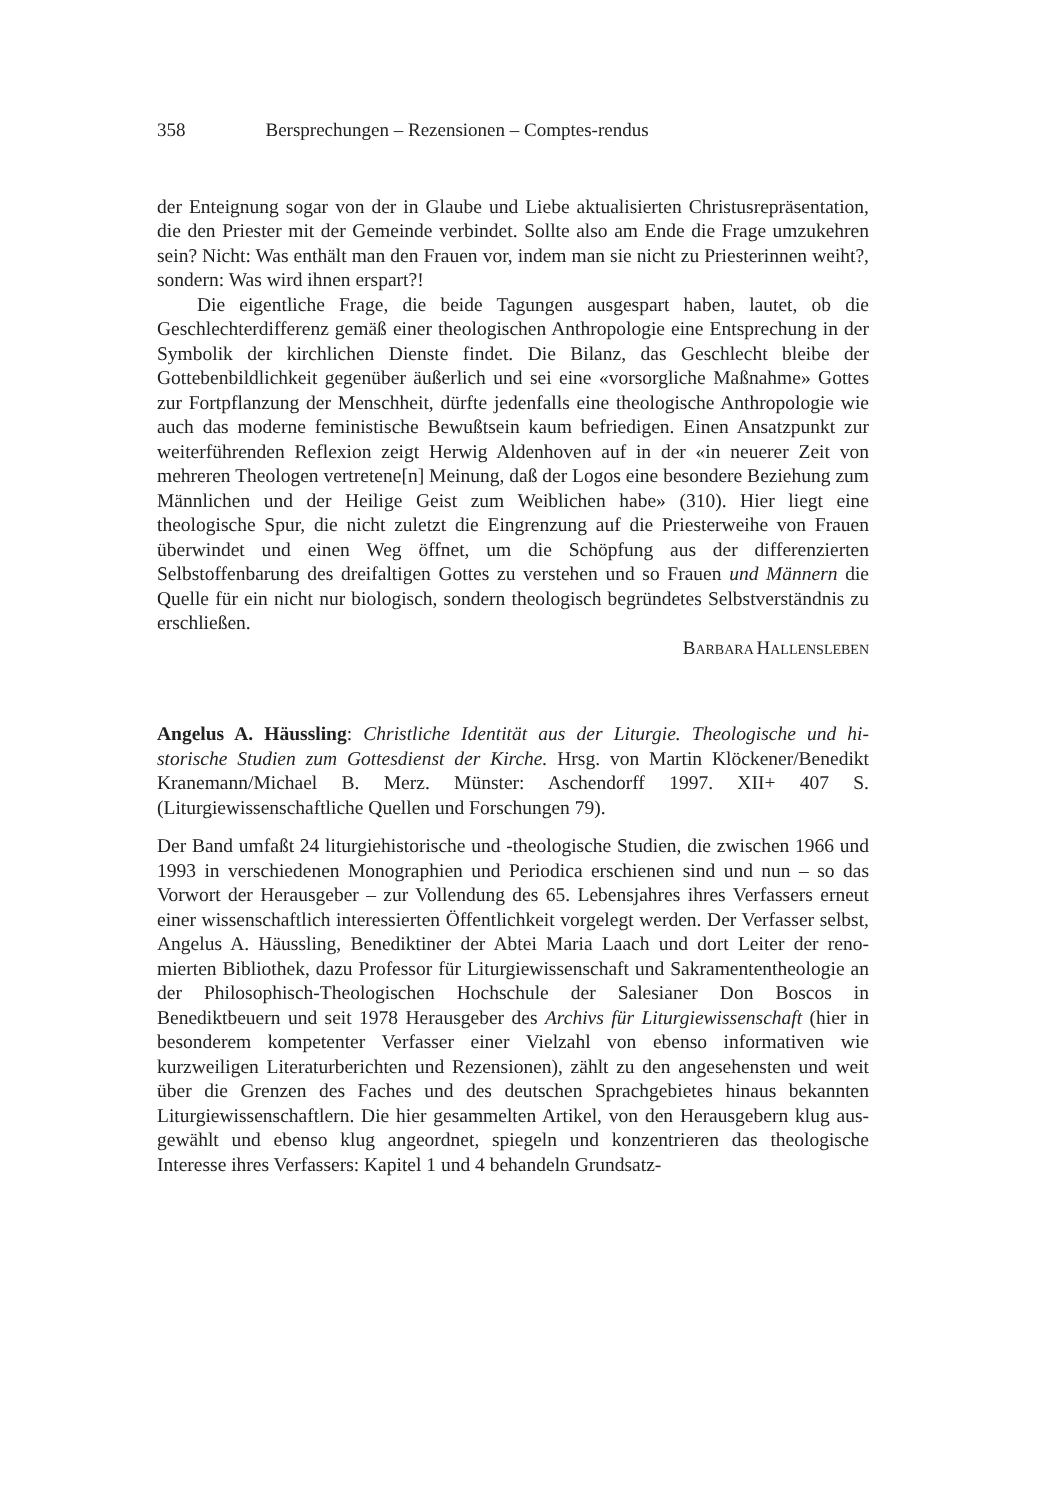358 Bersprechungen – Rezensionen – Comptes-rendus
der Enteignung sogar von der in Glaube und Liebe aktualisierten Christus­repräsentation, die den Priester mit der Gemeinde verbindet. Sollte also am Ende die Frage umzukehren sein? Nicht: Was enthält man den Frauen vor, indem man sie nicht zu Priesterinnen weiht?, sondern: Was wird ihnen erspart?!
Die eigentliche Frage, die beide Tagungen ausgespart haben, lautet, ob die Geschlechterdifferenz gemäß einer theologischen Anthropologie eine Entsprechung in der Symbolik der kirchlichen Dienste findet. Die Bilanz, das Geschlecht bleibe der Gottebenbildlichkeit gegenüber äußerlich und sei eine «vorsorgliche Maßnahme» Gottes zur Fortpflanzung der Menschheit, dürfte jedenfalls eine theologische Anthropologie wie auch das moderne feministische Bewußtsein kaum befriedigen. Einen Ansatzpunkt zur weiter­führenden Reflexion zeigt Herwig Aldenhoven auf in der «in neuerer Zeit von mehreren Theologen vertretene[n] Meinung, daß der Logos eine be­sondere Beziehung zum Männlichen und der Heilige Geist zum Weiblichen habe» (310). Hier liegt eine theologische Spur, die nicht zuletzt die Eingren­zung auf die Priesterweihe von Frauen überwindet und einen Weg öffnet, um die Schöpfung aus der differenzierten Selbstoffenbarung des dreifalti­gen Gottes zu verstehen und so Frauen und Männern die Quelle für ein nicht nur biologisch, sondern theologisch begründetes Selbstverständnis zu er­schließen.
BARBARA HALLENSLEBEN
Angelus A. Häussling: Christliche Identität aus der Liturgie. Theologische und hi­storische Studien zum Gottesdienst der Kirche. Hrsg. von Martin Klöckener/Be­nedikt Kranemann/Michael B. Merz. Münster: Aschendorff 1997. XII+ 407 S. (Liturgiewissenschaftliche Quellen und Forschungen 79).
Der Band umfaßt 24 liturgiehistorische und -theologische Studien, die zwi­schen 1966 und 1993 in verschiedenen Monographien und Periodica er­schienen sind und nun – so das Vorwort der Herausgeber – zur Vollendung des 65. Lebensjahres ihres Verfassers erneut einer wissenschaftlich interes­sierten Öffentlichkeit vorgelegt werden. Der Verfasser selbst, Angelus A. Häussling, Benediktiner der Abtei Maria Laach und dort Leiter der reno­mierten Bibliothek, dazu Professor für Liturgiewissenschaft und Sakramen­tentheologie an der Philosophisch-Theologischen Hochschule der Sale­sianer Don Boscos in Benediktbeuern und seit 1978 Herausgeber des Ar­chivs für Liturgiewissenschaft (hier in besonderem kompetenter Verfasser einer Vielzahl von ebenso informativen wie kurzweiligen Literaturberichten und Rezensionen), zählt zu den angesehensten und weit über die Grenzen des Faches und des deutschen Sprachgebietes hinaus bekannten Liturgiewissen­schaftlern. Die hier gesammelten Artikel, von den Herausgebern klug aus­gewählt und ebenso klug angeordnet, spiegeln und konzentrieren das theo­logische Interesse ihres Verfassers: Kapitel 1 und 4 behandeln Grundsatz-